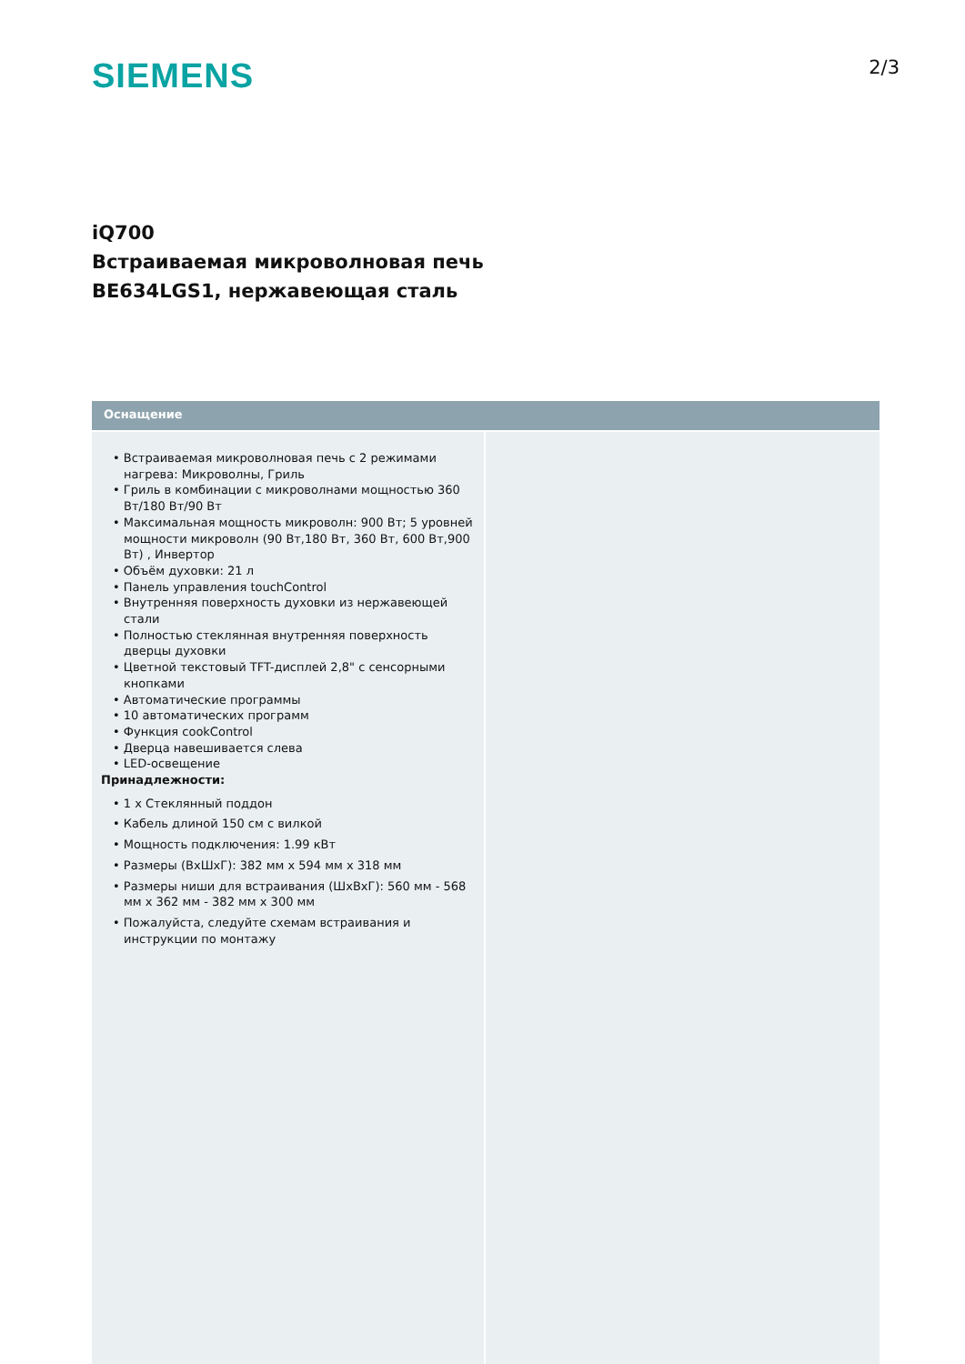SIEMENS
2/3
iQ700
Встраиваемая микроволновая печь
BE634LGS1, нержавеющая сталь
Оснащение
• Встраиваемая микроволновая печь с 2 режимами нагрева: Микроволны, Гриль
• Гриль в комбинации с микроволнами мощностью 360 Вт/180 Вт/90 Вт
• Максимальная мощность микроволн: 900 Вт; 5 уровней мощности микроволн (90 Вт,180 Вт, 360 Вт, 600 Вт,900 Вт) , Инвертор
• Объём духовки: 21 л
• Панель управления touchControl
• Внутренняя поверхность духовки из нержавеющей стали
• Полностью стеклянная внутренняя поверхность дверцы духовки
• Цветной текстовый TFT-дисплей 2,8" с сенсорными кнопками
• Автоматические программы
• 10 автоматических программ
• Функция cookControl
• Дверца навешивается слева
• LED-освещение
Принадлежности:
• 1 x Стеклянный поддон
• Кабель длиной 150 см с вилкой
• Мощность подключения: 1.99 кВт
• Размеры (ВxШxГ): 382 мм x 594 мм x 318 мм
• Размеры ниши для встраивания (ШxВxГ): 560 мм - 568 мм x 362 мм - 382 мм x 300 мм
• Пожалуйста, следуйте схемам встраивания и инструкции по монтажу